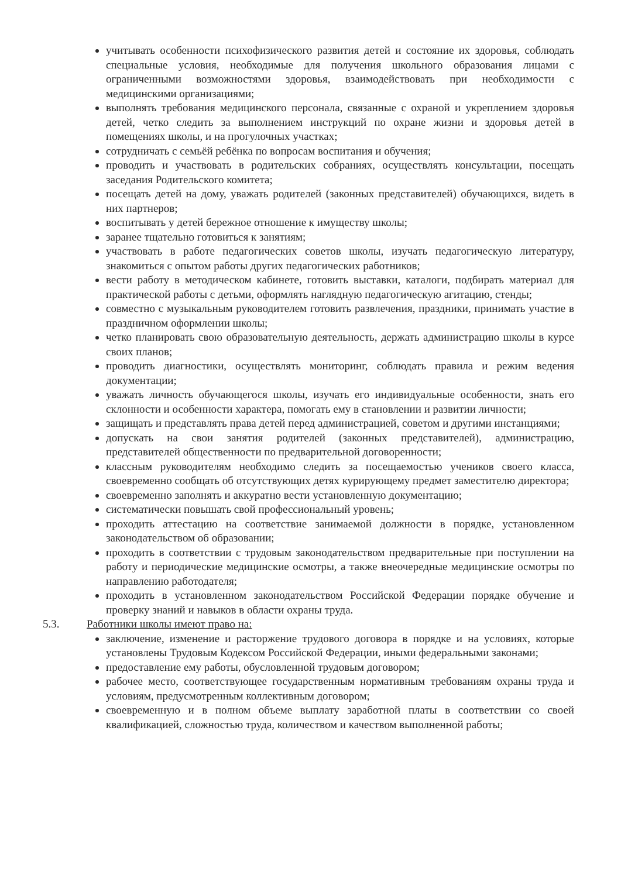учитывать особенности психофизического развития детей и состояние их здоровья, соблюдать специальные условия, необходимые для получения школьного образования лицами с ограниченными возможностями здоровья, взаимодействовать при необходимости с медицинскими организациями;
выполнять требования медицинского персонала, связанные с охраной и укреплением здоровья детей, четко следить за выполнением инструкций по охране жизни и здоровья детей в помещениях школы, и на прогулочных участках;
сотрудничать с семьёй ребёнка по вопросам воспитания и обучения;
проводить и участвовать в родительских собраниях, осуществлять консультации, посещать заседания Родительского комитета;
посещать детей на дому, уважать родителей (законных представителей) обучающихся, видеть в них партнеров;
воспитывать у детей бережное отношение к имуществу школы;
заранее тщательно готовиться к занятиям;
участвовать в работе педагогических советов школы, изучать педагогическую литературу, знакомиться с опытом работы других педагогических работников;
вести работу в методическом кабинете, готовить выставки, каталоги, подбирать материал для практической работы с детьми, оформлять наглядную педагогическую агитацию, стенды;
совместно с музыкальным руководителем готовить развлечения, праздники, принимать участие в праздничном оформлении школы;
четко планировать свою образовательную деятельность, держать администрацию школы в курсе своих планов;
проводить диагностики, осуществлять мониторинг, соблюдать правила и режим ведения документации;
уважать личность обучающегося школы, изучать его индивидуальные особенности, знать его склонности и особенности характера, помогать ему в становлении и развитии личности;
защищать и представлять права детей перед администрацией, советом и другими инстанциями;
допускать на свои занятия родителей (законных представителей), администрацию, представителей общественности по предварительной договоренности;
классным руководителям необходимо следить за посещаемостью учеников своего класса, своевременно сообщать об отсутствующих детях курирующему предмет заместителю директора;
своевременно заполнять и аккуратно вести установленную документацию;
систематически повышать свой профессиональный уровень;
проходить аттестацию на соответствие занимаемой должности в порядке, установленном законодательством об образовании;
проходить в соответствии с трудовым законодательством предварительные при поступлении на работу и периодические медицинские осмотры, а также внеочередные медицинские осмотры по направлению работодателя;
проходить в установленном законодательством Российской Федерации порядке обучение и проверку знаний и навыков в области охраны труда.
5.3. Работники школы имеют право на:
заключение, изменение и расторжение трудового договора в порядке и на условиях, которые установлены Трудовым Кодексом Российской Федерации, иными федеральными законами;
предоставление ему работы, обусловленной трудовым договором;
рабочее место, соответствующее государственным нормативным требованиям охраны труда и условиям, предусмотренным коллективным договором;
своевременную и в полном объеме выплату заработной платы в соответствии со своей квалификацией, сложностью труда, количеством и качеством выполненной работы;